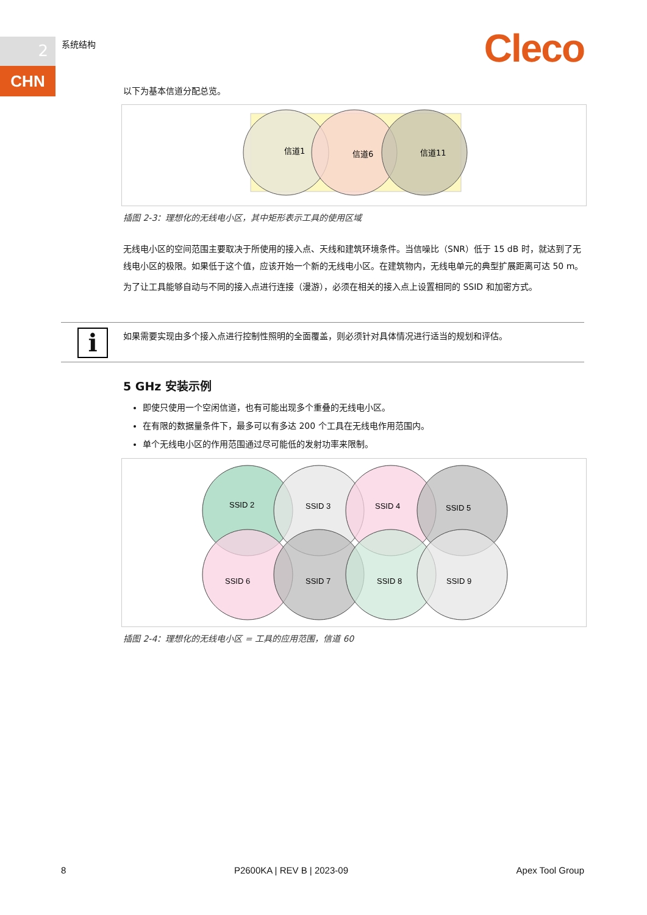2
CHN
系统结构 Cleco
以下为基本信道分配总览。
信道1
信道6
信道11
插图 2-3：理想化的无线电小区，其中矩形表示工具的使用区域
无线电小区的空间范围主要取决于所使用的接入点、天线和建筑环境条件。当信噪比（SNR）低于 15 dB 时，就达到了无线电小区的极限。如果低于这个值，应该开始一个新的无线电小区。在建筑物内，无线电单元的典型扩展距离可达 50 m。
为了让工具能够自动与不同的接入点进行连接（漫游），必须在相关的接入点上设置相同的 SSID 和加密方式。
i
如果需要实现由多个接入点进行控制性照明的全面覆盖，则必须针对具体情况进行适当的规划和评估。
5 GHz 安装示例
即使只使用一个空闲信道，也有可能出现多个重叠的无线电小区。
在有限的数据量条件下，最多可以有多达 200 个工具在无线电作用范围内。
单个无线电小区的作用范围通过尽可能低的发射功率来限制。
SSID 2
SSID 3
SSID 4
SSID 5
SSID 6
SSID 7
SSID 8
SSID 9
插图 2-4：理想化的无线电小区 = 工具的应用范围，信道 60
8 P2600KA | REV B | 2023-09 Apex Tool Group